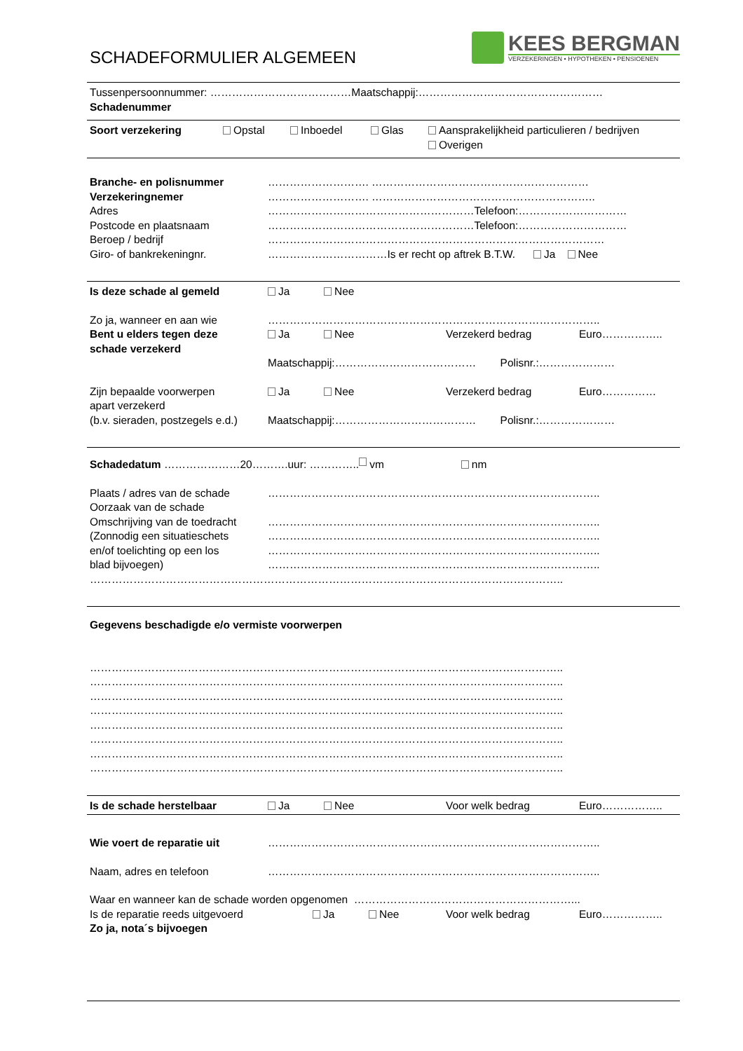SCHADEFORMULIER ALGEMEEN
KEES BERGMAN
VERZEKERINGEN • HYPOTHEKEN • PENSIOENEN
Tussenpersoonnummer: …………………………………Maatschappij:……………………………………………
Schadenummer
Soort verzekering Opstal Inboedel Glas Aansprakelijkheid particulieren / bedrijven
Overigen
Branche- en polisnummer ………………………. ……………………………………………………
Verzekeringnemer ………………………. ……………………………………………………..
Adres …………………………………………………Telefoon:…………………………
Postcode en plaatsnaam …………………………………………………Telefoon:…………………………
Beroep / bedrijf …………………………………………………………………………………
Giro- of bankrekeningnr. ……………………………Is er recht op aftrek B.T.W. Ja Nee
Is deze schade al gemeld Ja Nee
Zo ja, wanneer en aan wie ………………………………………………………………………………..
Bent u elders tegen deze Ja Nee Verzekerd bedrag Euro……………..
schade verzekerd
Maatschappij:………………………………… Polisnr.:…………………
Zijn bepaalde voorwerpen Ja Nee Verzekerd bedrag Euro……………
apart verzekerd
(b.v. sieraden, postzegels e.d.) Maatschappij:………………………………… Polisnr.:…………………
Schadedatum …………………20……….uur: ………….. vm nm
Plaats / adres van de schade ………………………………………………………………………………..
Oorzaak van de schade
Omschrijving van de toedracht ………………………………………………………………………………..
(Zonnodig een situatieschets ………………………………………………………………………………..
en/of toelichting op een los ………………………………………………………………………………..
blad bijvoegen) ………………………………………………………………………………..
…………………………………………………………………………………………………………………..
Gegevens beschadigde e/o vermiste voorwerpen
…………………………………………………………………………………………………………………..
…………………………………………………………………………………………………………………..
…………………………………………………………………………………………………………………..
…………………………………………………………………………………………………………………..
…………………………………………………………………………………………………………………..
…………………………………………………………………………………………………………………..
…………………………………………………………………………………………………………………..
…………………………………………………………………………………………………………………..
Is de schade herstelbaar Ja Nee Voor welk bedrag Euro……………..
Wie voert de reparatie uit ………………………………………………………………………………..
Naam, adres en telefoon ………………………………………………………………………………..
Waar en wanneer kan de schade worden opgenomen ……………………………………………………...
Is de reparatie reeds uitgevoerd Ja Nee Voor welk bedrag Euro……………..
Zo ja, nota´s bijvoegen